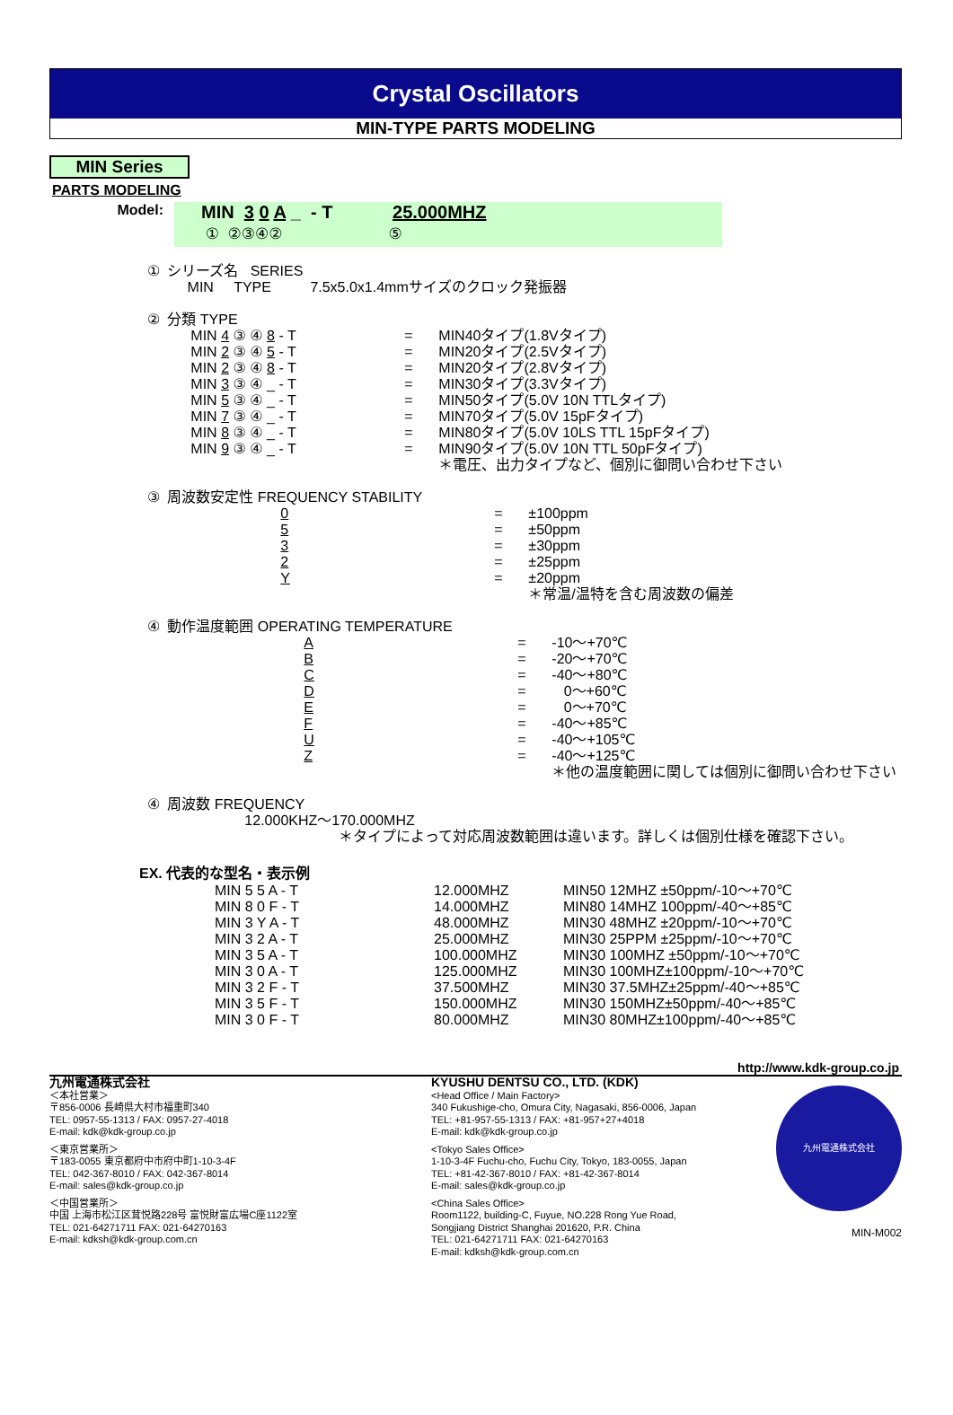Crystal Oscillators
MIN-TYPE PARTS MODELING
MIN Series
PARTS MODELING
Model:
MIN 3 0 A _ - T 25.000MHZ
① ②③④② ⑤
| ① | シリーズ名 SERIES MIN TYPE | 7.5x5.0x1.4mmサイズのクロック発振器 |
| ② | 分類 TYPE | | |
| | MIN 4 ③ ④ 8 - T | = | MIN40タイプ(1.8Vタイプ) |
| | MIN 2 ③ ④ 5 - T | = | MIN20タイプ(2.5Vタイプ) |
| | MIN 2 ③ ④ 8 - T | = | MIN20タイプ(2.8Vタイプ) |
| | MIN 3 ③ ④ _ - T | = | MIN30タイプ(3.3Vタイプ) |
| | MIN 5 ③ ④ _ - T | = | MIN50タイプ(5.0V 10N TTLタイプ) |
| | MIN 7 ③ ④ _ - T | = | MIN70タイプ(5.0V 15pFタイプ) |
| | MIN 8 ③ ④ _ - T | = | MIN80タイプ(5.0V 10LS TTL 15pFタイプ) |
| | MIN 9 ③ ④ _ - T | = | MIN90タイプ(5.0V 10N TTL 50pFタイプ) |
| | | | ＊電圧、出力タイプなど、個別に御問い合わせ下さい |
| ③ | 周波数安定性 FREQUENCY STABILITY | | |
| | 0 | = | ±100ppm |
| | 5 | = | ±50ppm |
| | 3 | = | ±30ppm |
| | 2 | = | ±25ppm |
| | Y | = | ±20ppm |
| | | | ＊常温/温特を含む周波数の偏差 |
| ④ | 動作温度範囲 OPERATING TEMPERATURE | | |
| | A | = | -10～+70℃ |
| | B | = | -20～+70℃ |
| | C | = | -40～+80℃ |
| | D | = | 0～+60℃ |
| | E | = | 0～+70℃ |
| | F | = | -40～+85℃ |
| | U | = | -40～+105℃ |
| | Z | = | -40～+125℃ |
| | | | ＊他の温度範囲に関しては個別に御問い合わせ下さい |
| ④ | 周波数 FREQUENCY |
| | 12.000KHZ～170.000MHZ |
| | ＊タイプによって対応周波数範囲は違います。詳しくは個別仕様を確認下さい。 |
EX. 代表的な型名・表示例
| MIN 5 5 A - T | 12.000MHZ | MIN50 12MHZ ±50ppm/-10～+70℃ |
| MIN 8 0 F - T | 14.000MHZ | MIN80 14MHZ 100ppm/-40～+85℃ |
| MIN 3 Y A - T | 48.000MHZ | MIN30 48MHZ ±20ppm/-10～+70℃ |
| MIN 3 2 A - T | 25.000MHZ | MIN30 25PPM ±25ppm/-10～+70℃ |
| MIN 3 5 A - T | 100.000MHZ | MIN30 100MHZ ±50ppm/-10～+70℃ |
| MIN 3 0 A - T | 125.000MHZ | MIN30 100MHZ±100ppm/-10～+70℃ |
| MIN 3 2 F - T | 37.500MHZ | MIN30 37.5MHZ±25ppm/-40～+85℃ |
| MIN 3 5 F - T | 150.000MHZ | MIN30 150MHZ±50ppm/-40～+85℃ |
| MIN 3 0 F - T | 80.000MHZ | MIN30 80MHZ±100ppm/-40～+85℃ |
http://www.kdk-group.co.jp
九州電通株式会社
＜本社営業＞
〒856-0006 長崎県大村市福重町340
TEL: 0957-55-1313 / FAX: 0957-27-4018
E-mail: kdk@kdk-group.co.jp
＜東京営業所＞
〒183-0055 東京都府中市府中町1-10-3-4F
TEL: 042-367-8010 / FAX: 042-367-8014
E-mail: sales@kdk-group.co.jp
＜中国営業所＞
中国 上海市松江区茸悦路228号 富悦財富広場C座1122室
TEL: 021-64271711 FAX: 021-64270163
E-mail: kdksh@kdk-group.com.cn
KYUSHU DENTSU CO., LTD. (KDK)
<Head Office / Main Factory>
340 Fukushige-cho, Omura City, Nagasaki, 856-0006, Japan
TEL: +81-957-55-1313 / FAX: +81-957+27+4018
E-mail: kdk@kdk-group.co.jp
<Tokyo Sales Office>
1-10-3-4F Fuchu-cho, Fuchu City, Tokyo, 183-0055, Japan
TEL: +81-42-367-8010 / FAX: +81-42-367-8014
E-mail: sales@kdk-group.co.jp
<China Sales Office>
Room1122, building-C, Fuyue, NO.228 Rong Yue Road,
Songjiang District Shanghai 201620, P.R. China
TEL: 021-64271711 FAX: 021-64270163
E-mail: kdksh@kdk-group.com.cn
九州電通株式会社
MIN-M002